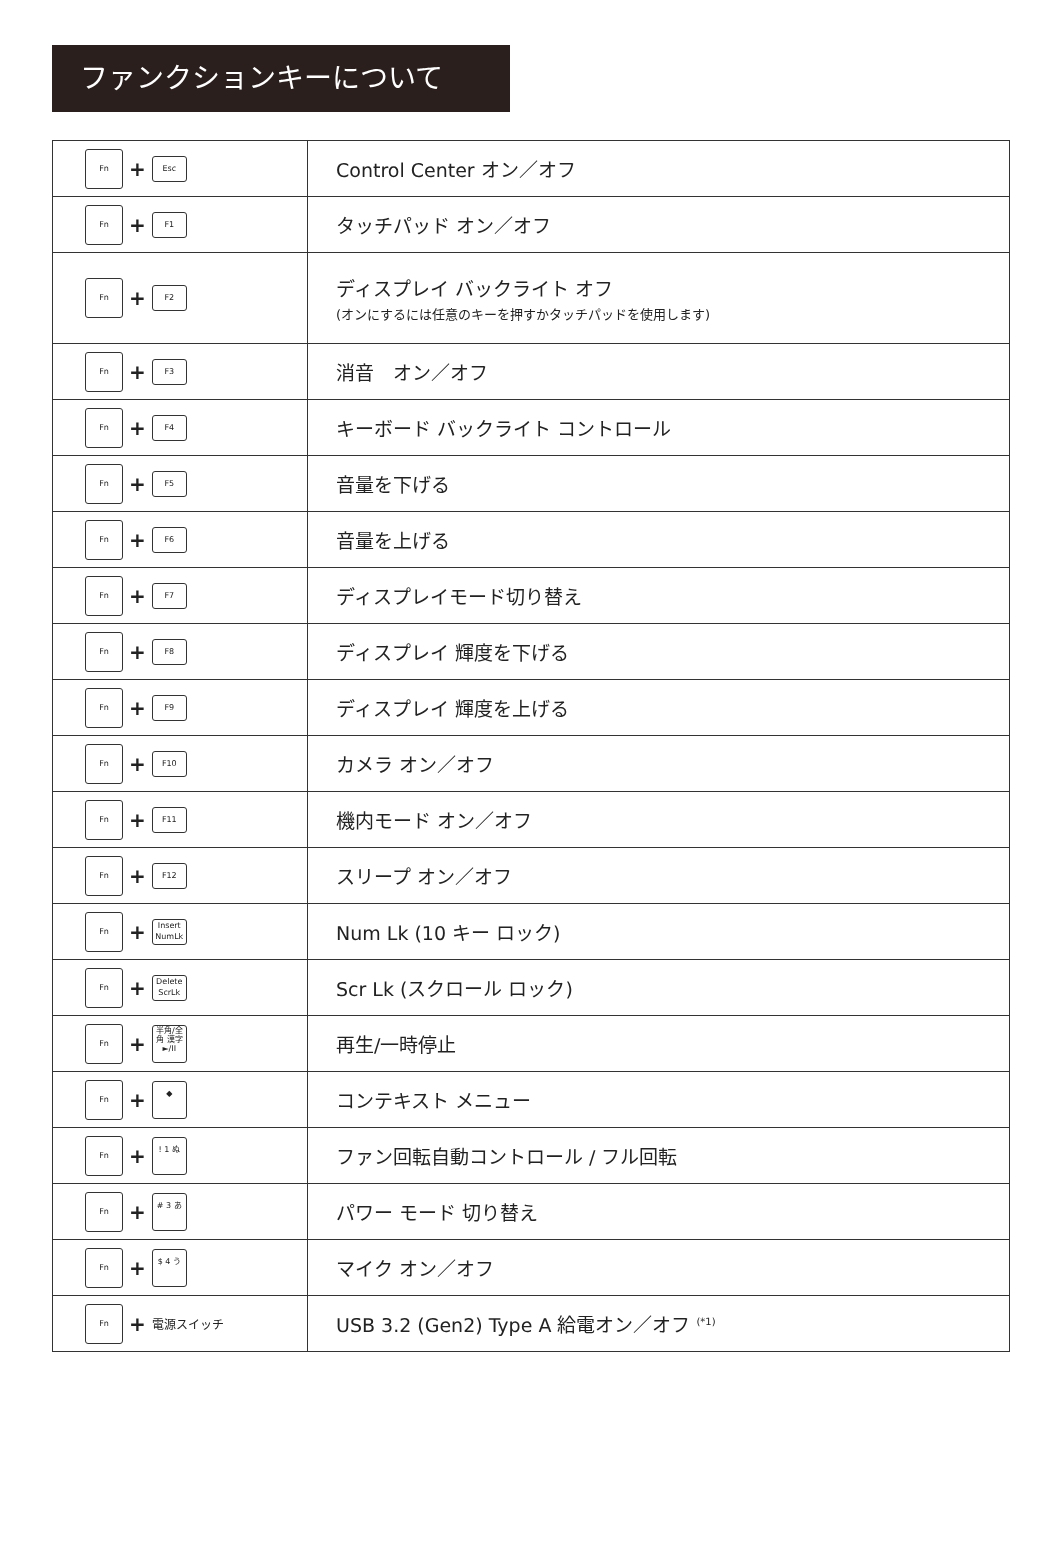ファンクションキーについて
| Fn + Esc | Control Center オン／オフ |
| Fn + F1 | タッチパッド オン／オフ |
| Fn + F2 | ディスプレイ バックライト オフ (オンにするには任意のキーを押すかタッチパッドを使用します) |
| Fn + F3 | 消音 オン／オフ |
| Fn + F4 | キーボード バックライト コントロール |
| Fn + F5 | 音量を下げる |
| Fn + F6 | 音量を上げる |
| Fn + F7 | ディスプレイモード切り替え |
| Fn + F8 | ディスプレイ 輝度を下げる |
| Fn + F9 | ディスプレイ 輝度を上げる |
| Fn + F10 | カメラ オン／オフ |
| Fn + F11 | 機内モード オン／オフ |
| Fn + F12 | スリープ オン／オフ |
| Fn + Insert NumLk | Num Lk (10 キー ロック) |
| Fn + Delete ScrLk | Scr Lk (スクロール ロック) |
| Fn + 半角/全角 漢字 ►/II | 再生/一時停止 |
| Fn + ◆ | コンテキスト メニュー |
| Fn + ! 1 ぬ | ファン回転自動コントロール / フル回転 |
| Fn + # 3 あ | パワー モード 切り替え |
| Fn + $ 4 う | マイク オン／オフ |
| Fn + 電源スイッチ | USB 3.2 (Gen2) Type A 給電オン／オフ <sup>(*1)</sup> |